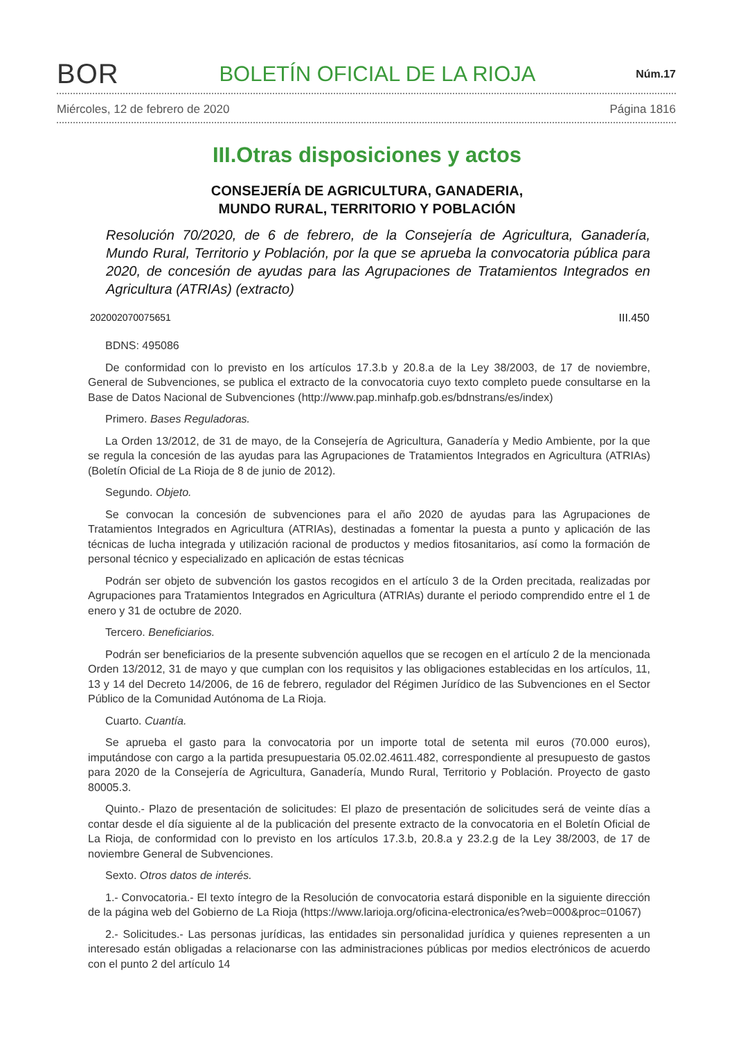BOR BOLETÍN OFICIAL DE LA RIOJA Núm.17
Miércoles, 12 de febrero de 2020 Página 1816
III.Otras disposiciones y actos
CONSEJERÍA DE AGRICULTURA, GANADERIA,
MUNDO RURAL, TERRITORIO Y POBLACIÓN
Resolución 70/2020, de 6 de febrero, de la Consejería de Agricultura, Ganadería, Mundo Rural, Territorio y Población, por la que se aprueba la convocatoria pública para 2020, de concesión de ayudas para las Agrupaciones de Tratamientos Integrados en Agricultura (ATRIAs) (extracto)
202002070075651 III.450
BDNS: 495086
De conformidad con lo previsto en los artículos 17.3.b y 20.8.a de la Ley 38/2003, de 17 de noviembre, General de Subvenciones, se publica el extracto de la convocatoria cuyo texto completo puede consultarse en la Base de Datos Nacional de Subvenciones (http://www.pap.minhafp.gob.es/bdnstrans/es/index)
Primero. Bases Reguladoras.
La Orden 13/2012, de 31 de mayo, de la Consejería de Agricultura, Ganadería y Medio Ambiente, por la que se regula la concesión de las ayudas para las Agrupaciones de Tratamientos Integrados en Agricultura (ATRIAs) (Boletín Oficial de La Rioja de 8 de junio de 2012).
Segundo. Objeto.
Se convocan la concesión de subvenciones para el año 2020 de ayudas para las Agrupaciones de Tratamientos Integrados en Agricultura (ATRIAs), destinadas a fomentar la puesta a punto y aplicación de las técnicas de lucha integrada y utilización racional de productos y medios fitosanitarios, así como la formación de personal técnico y especializado en aplicación de estas técnicas
Podrán ser objeto de subvención los gastos recogidos en el artículo 3 de la Orden precitada, realizadas por Agrupaciones para Tratamientos Integrados en Agricultura (ATRIAs) durante el periodo comprendido entre el 1 de enero y 31 de octubre de 2020.
Tercero. Beneficiarios.
Podrán ser beneficiarios de la presente subvención aquellos que se recogen en el artículo 2 de la mencionada Orden 13/2012, 31 de mayo y que cumplan con los requisitos y las obligaciones establecidas en los artículos, 11, 13 y 14 del Decreto 14/2006, de 16 de febrero, regulador del Régimen Jurídico de las Subvenciones en el Sector Público de la Comunidad Autónoma de La Rioja.
Cuarto. Cuantía.
Se aprueba el gasto para la convocatoria por un importe total de setenta mil euros (70.000 euros), imputándose con cargo a la partida presupuestaria 05.02.02.4611.482, correspondiente al presupuesto de gastos para 2020 de la Consejería de Agricultura, Ganadería, Mundo Rural, Territorio y Población. Proyecto de gasto 80005.3.
Quinto.- Plazo de presentación de solicitudes: El plazo de presentación de solicitudes será de veinte días a contar desde el día siguiente al de la publicación del presente extracto de la convocatoria en el Boletín Oficial de La Rioja, de conformidad con lo previsto en los artículos 17.3.b, 20.8.a y 23.2.g de la Ley 38/2003, de 17 de noviembre General de Subvenciones.
Sexto. Otros datos de interés.
1.- Convocatoria.- El texto íntegro de la Resolución de convocatoria estará disponible en la siguiente dirección de la página web del Gobierno de La Rioja (https://www.larioja.org/oficina-electronica/es?web=000&proc=01067)
2.- Solicitudes.- Las personas jurídicas, las entidades sin personalidad jurídica y quienes representen a un interesado están obligadas a relacionarse con las administraciones públicas por medios electrónicos de acuerdo con el punto 2 del artículo 14